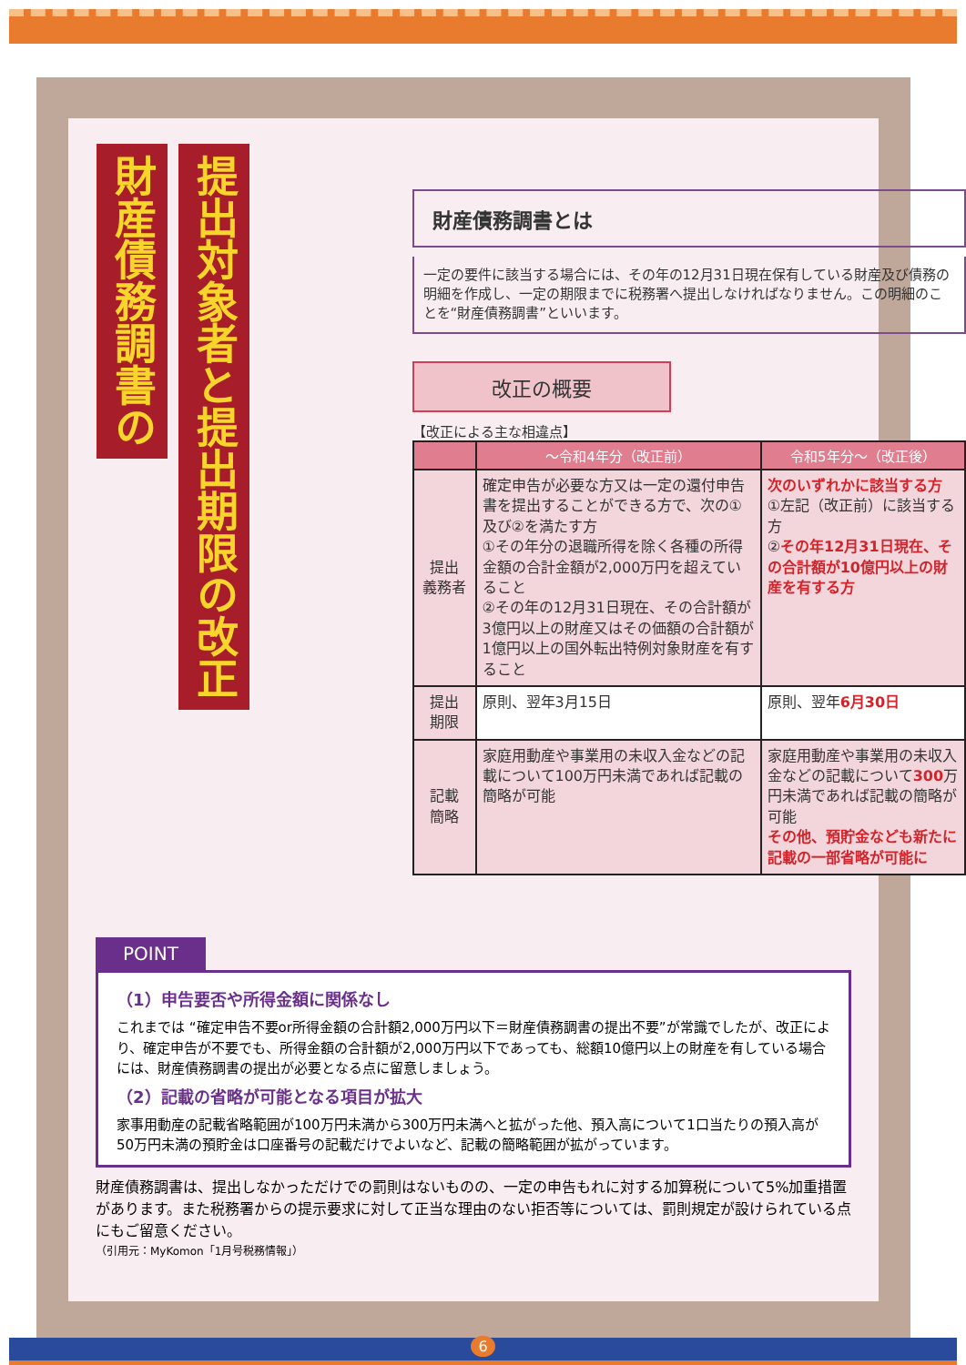財産債務調書の
提出対象者と提出期限の改正
財産債務調書とは
一定の要件に該当する場合には、その年の12月31日現在保有している財産及び債務の明細を作成し、一定の期限までに税務署へ提出しなければなりません。この明細のことを“財産債務調書”といいます。
改正の概要
【改正による主な相違点】
| | ～令和4年分（改正前） | 令和5年分～（改正後） |
| --- | --- | --- |
| 提出 義務者 | 確定申告が必要な方又は一定の還付申告書を提出することができる方で、次の①及び②を満たす方 ①その年分の退職所得を除く各種の所得金額の合計金額が2,000万円を超えていること ②その年の12月31日現在、その合計額が3億円以上の財産又はその価額の合計額が1億円以上の国外転出特例対象財産を有すること | 次のいずれかに該当する方 ①左記（改正前）に該当する方 ② その年12月31日現在、その合計額が10億円以上の財産を有する方 |
| 提出 期限 | 原則、翌年3月15日 | 原則、翌年 6月30日 |
| 記載 簡略 | 家庭用動産や事業用の未収入金などの記載について100万円未満であれば記載の簡略が可能 | 家庭用動産や事業用の未収入金などの記載について 300 万円未満であれば記載の簡略が可能 その他、預貯金なども新たに記載の一部省略が可能に |
POINT
（1）申告要否や所得金額に関係なし
これまでは “確定申告不要or所得金額の合計額2,000万円以下＝財産債務調書の提出不要”が常識でしたが、改正により、確定申告が不要でも、所得金額の合計額が2,000万円以下であっても、総額10億円以上の財産を有している場合には、財産債務調書の提出が必要となる点に留意しましょう。
（2）記載の省略が可能となる項目が拡大
家事用動産の記載省略範囲が100万円未満から300万円未満へと拡がった他、預入高について1口当たりの預入高が50万円未満の預貯金は口座番号の記載だけでよいなど、記載の簡略範囲が拡がっています。
財産債務調書は、提出しなかっただけでの罰則はないものの、一定の申告もれに対する加算税について5%加重措置があります。また税務署からの提示要求に対して正当な理由のない拒否等については、罰則規定が設けられている点にもご留意ください。
（引用元：MyKomon「1月号税務情報」）
6